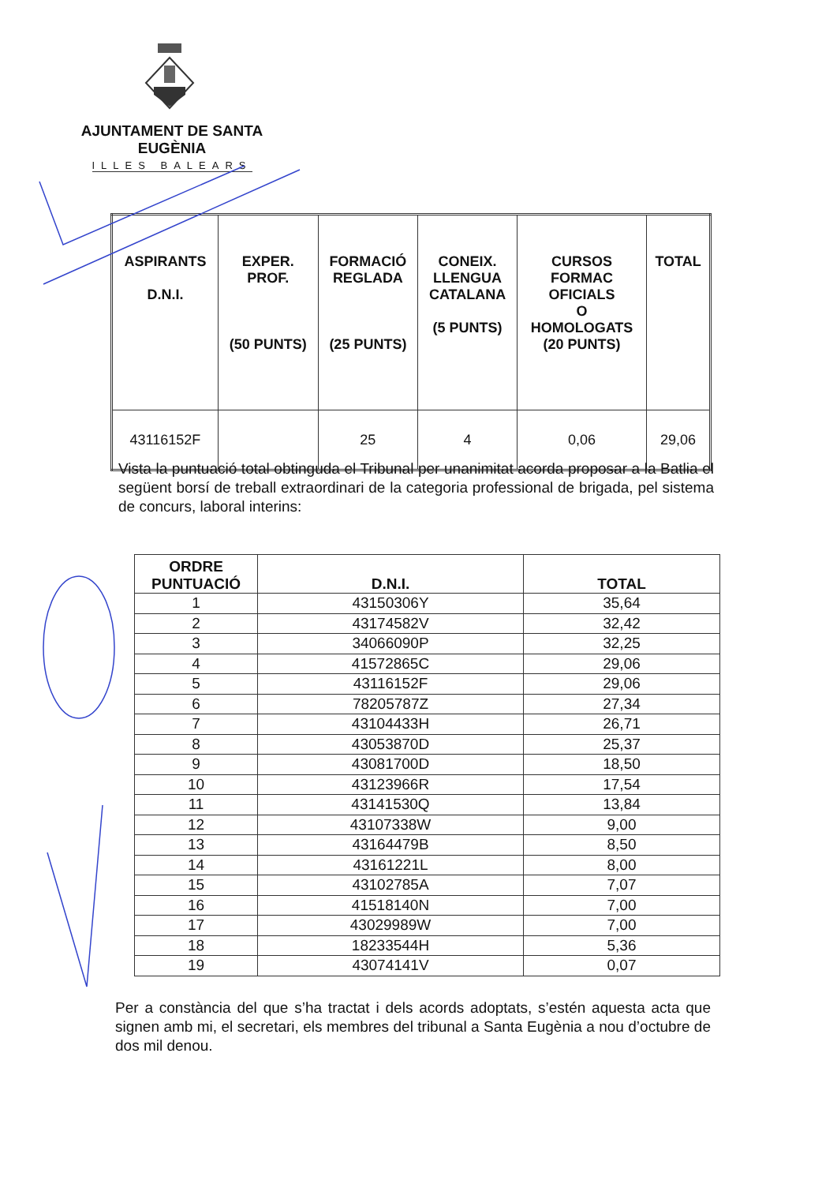AJUNTAMENT DE SANTA EUGÈNIA
ILLES BALEARS
| ASPIRANTS D.N.I. | EXPER. PROF. (50 PUNTS) | FORMACIÓ REGLADA (25 PUNTS) | CONEIX. LLENGUA CATALANA (5 PUNTS) | CURSOS FORMAC OFICIALS O HOMOLOGATS (20 PUNTS) | TOTAL |
| --- | --- | --- | --- | --- | --- |
| 43116152F | | 25 | 4 | 0,06 | 29,06 |
Vista la puntuació total obtinguda el Tribunal per unanimitat acorda proposar a la Batlia el següent borsí de treball extraordinari de la categoria professional de brigada, pel sistema de concurs, laboral interins:
| ORDRE PUNTUACIÓ | D.N.I. | TOTAL |
| --- | --- | --- |
| 1 | 43150306Y | 35,64 |
| 2 | 43174582V | 32,42 |
| 3 | 34066090P | 32,25 |
| 4 | 41572865C | 29,06 |
| 5 | 43116152F | 29,06 |
| 6 | 78205787Z | 27,34 |
| 7 | 43104433H | 26,71 |
| 8 | 43053870D | 25,37 |
| 9 | 43081700D | 18,50 |
| 10 | 43123966R | 17,54 |
| 11 | 43141530Q | 13,84 |
| 12 | 43107338W | 9,00 |
| 13 | 43164479B | 8,50 |
| 14 | 43161221L | 8,00 |
| 15 | 43102785A | 7,07 |
| 16 | 41518140N | 7,00 |
| 17 | 43029989W | 7,00 |
| 18 | 18233544H | 5,36 |
| 19 | 43074141V | 0,07 |
Per a constància del que s’ha tractat i dels acords adoptats, s’estén aquesta acta que signen amb mi, el secretari, els membres del tribunal a Santa Eugènia a nou d’octubre de dos mil denou.